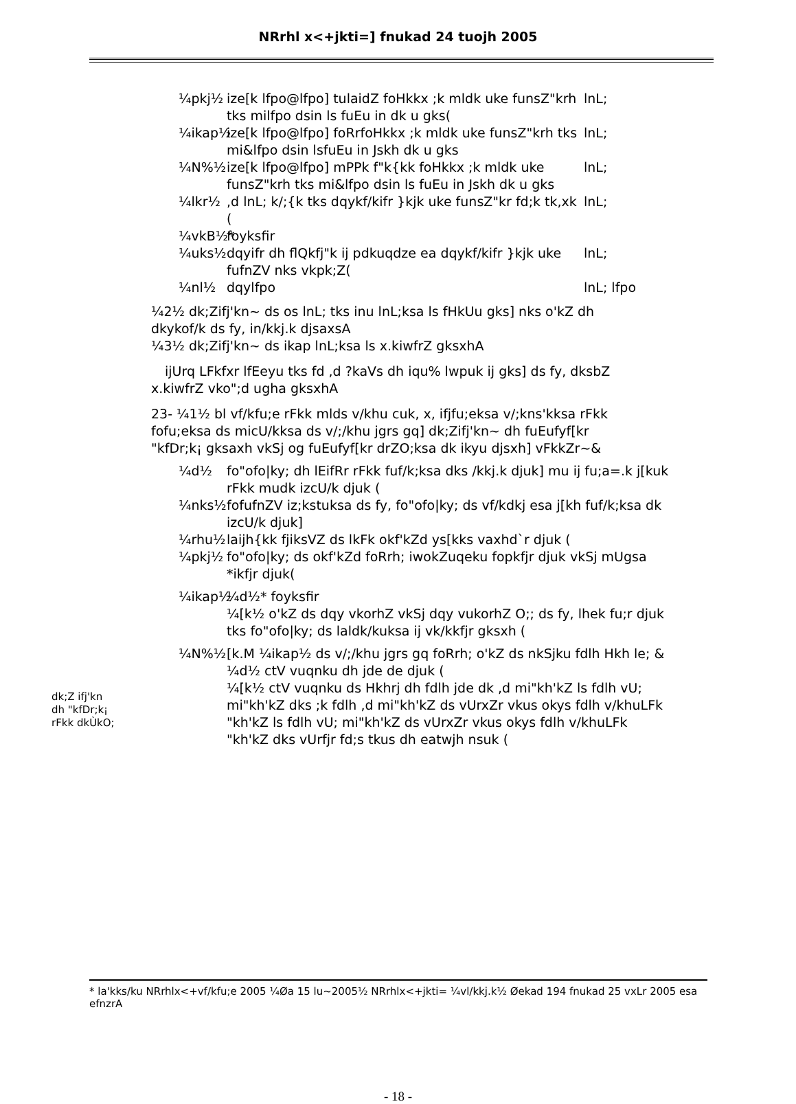NRrhl x<+jkti=] fnukad 24 tuojh 2005
¼pkj½ ize[k lfpo@lfpo] tulaidZ foHkkx ;k mldk uke funsZ"krh tks milfpo dsin ls fuEu in dk u gks(
lnL;
¼ikap½ ize[k lfpo@lfpo] foRrfoHkkx ;k mldk uke funsZ"krh tks mi&lfpo dsin lsfuEu in Jskh dk u gks
lnL;
¼N%½ ize[k lfpo@lfpo] mPPk f"k{kk foHkkx ;k mldk uke funsZ"krh tks mi&lfpo dsin ls fuEu in Jskh dk u gks
lnL;
¼lkr½ ,d lnL; k/;{k tks dqykf/kifr }kjk uke funsZ"kr fd;k tk,xk (
lnL;
¼vkB½* foyksfir
¼uks½ dqyifr dh flQkfj"k ij pdkuqdze ea dqykf/kifr }kjk uke fufnZV nks vkpk;Z(
lnL;
¼nl½ dqylfpo lnL; lfpo
¼2½ dk;Zifj'kn~ ds os lnL; tks inu lnL;ksa ls fHkUu gks] nks o'kZ dh dkykof/k ds fy, in/kkj.k djsaxsA
¼3½ dk;Zifj'kn~ ds ikap lnL;ksa ls x.kiwfrZ gksxhA
ijUrq LFkfxr lfEeyu tks fd ,d ?kaVs dh iqu% lwpuk ij gks] ds fy, dksbZ x.kiwfrZ vko";d ugha gksxhA
dk;Z ifj'kn
dh "kfDr;k¡
rFkk dkÙkO;
23- ¼1½ bl vf/kfu;e rFkk mlds v/khu cuk, x, ifjfu;eksa v/;kns'kksa rFkk fofu;eksa ds micU/kksa ds v/;/khu jgrs gq] dk;Zifj'kn~ dh fuEufyf[kr "kfDr;k¡ gksaxh vkSj og fuEufyf[kr drZO;ksa dk ikyu djsxh] vFkkZr~&
¼d½ fo"ofo|ky; dh lEifRr rFkk fuf/k;ksa dks /kkj.k djuk] mu ij fu;a=.k j[kuk rFkk mudk izcU/k djuk (
¼nks½ fofufnZV iz;kstuksa ds fy, fo"ofo|ky; ds vf/kdkj esa j[kh fuf/k;ksa dk izcU/k djuk]
¼rhu½ laijh{kk fjiksVZ ds lkFk okf'kZd ys[kks vaxhd`r djuk (
¼pkj½ fo"ofo|ky; ds okf'kZd foRrh; iwokZuqeku fopkfjr djuk vkSj mUgsa *ikfjr djuk(
¼ikap½ ¼d½* foyksfir
¼[k½ o'kZ ds dqy vkorhZ vkSj dqy vukorhZ O;; ds fy, lhek fu;r djuk tks fo"ofo|ky; ds laldk/kuksa ij vk/kkfjr gksxh (
¼N%½ [k.M ¼ikap½ ds v/;/khu jgrs gq foRrh; o'kZ ds nkSjku fdlh Hkh le; &
¼d½ ctV vuqnku dh jde de djuk (
¼[k½ ctV vuqnku ds Hkhrj dh fdlh jde dk ,d mi"kh'kZ ls fdlh vU; mi"kh'kZ dks ;k fdlh ,d mi"kh'kZ ds vUrxZr vkus okys fdlh v/khuLFk "kh'kZ ls fdlh vU; mi"kh'kZ ds vUrxZr vkus okys fdlh v/khuLFk "kh'kZ dks vUrfjr fd;s tkus dh eatwjh nsuk (
* la'kks/ku NRrhlx<+vf/kfu;e 2005 ¼Øa 15 lu~2005½ NRrhlx<+jkti= ¼vl/kkj.k½ Øekad 194 fnukad 25 vxLr 2005 esa efnzrA
- 18 -